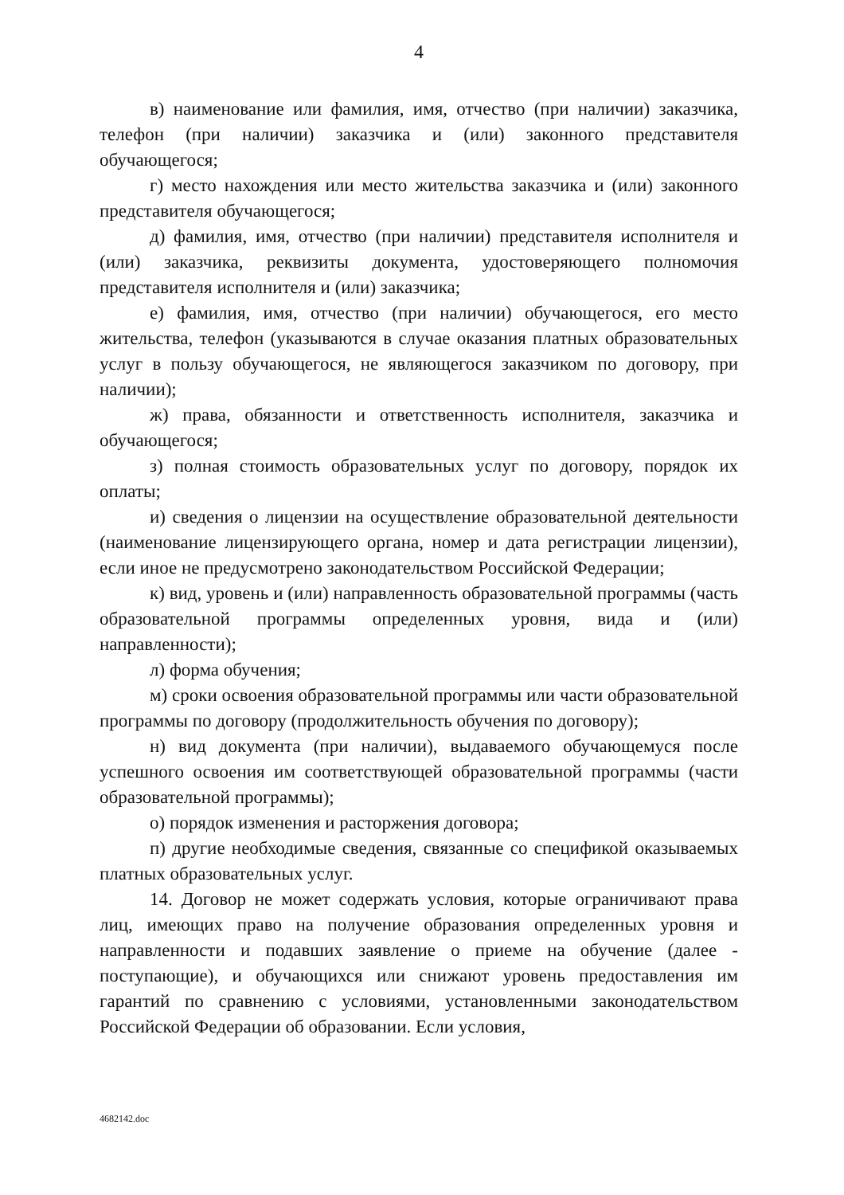4
в) наименование или фамилия, имя, отчество (при наличии) заказчика, телефон (при наличии) заказчика и (или) законного представителя обучающегося;
г) место нахождения или место жительства заказчика и (или) законного представителя обучающегося;
д) фамилия, имя, отчество (при наличии) представителя исполнителя и (или) заказчика, реквизиты документа, удостоверяющего полномочия представителя исполнителя и (или) заказчика;
е) фамилия, имя, отчество (при наличии) обучающегося, его место жительства, телефон (указываются в случае оказания платных образовательных услуг в пользу обучающегося, не являющегося заказчиком по договору, при наличии);
ж) права, обязанности и ответственность исполнителя, заказчика и обучающегося;
з) полная стоимость образовательных услуг по договору, порядок их оплаты;
и) сведения о лицензии на осуществление образовательной деятельности (наименование лицензирующего органа, номер и дата регистрации лицензии), если иное не предусмотрено законодательством Российской Федерации;
к) вид, уровень и (или) направленность образовательной программы (часть образовательной программы определенных уровня, вида и (или) направленности);
л) форма обучения;
м) сроки освоения образовательной программы или части образовательной программы по договору (продолжительность обучения по договору);
н) вид документа (при наличии), выдаваемого обучающемуся после успешного освоения им соответствующей образовательной программы (части образовательной программы);
о) порядок изменения и расторжения договора;
п) другие необходимые сведения, связанные со спецификой оказываемых платных образовательных услуг.
14. Договор не может содержать условия, которые ограничивают права лиц, имеющих право на получение образования определенных уровня и направленности и подавших заявление о приеме на обучение (далее - поступающие), и обучающихся или снижают уровень предоставления им гарантий по сравнению с условиями, установленными законодательством Российской Федерации об образовании. Если условия,
4682142.doc